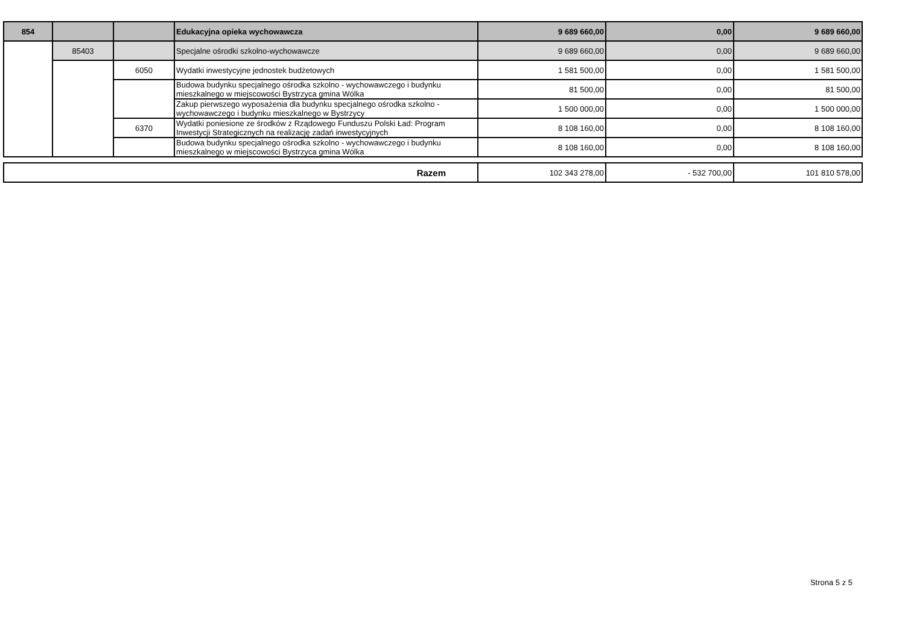| 854 | | | Edukacyjna opieka wychowawcza | 9 689 660,00 | 0,00 | 9 689 660,00 |
| | 85403 | | Specjalne ośrodki szkolno-wychowawcze | 9 689 660,00 | 0,00 | 9 689 660,00 |
| | | 6050 | Wydatki inwestycyjne jednostek budżetowych | 1 581 500,00 | 0,00 | 1 581 500,00 |
| | | | Budowa budynku specjalnego ośrodka szkolno - wychowawczego i budynku mieszkalnego w miejscowości Bystrzyca gmina Wólka | 81 500,00 | 0,00 | 81 500,00 |
| | | | Zakup pierwszego wyposażenia dla budynku specjalnego ośrodka szkolno -wychowawczego i budynku mieszkalnego w Bystrzycy | 1 500 000,00 | 0,00 | 1 500 000,00 |
| | | 6370 | Wydatki poniesione ze środków z Rządowego Funduszu Polski Ład: Program Inwestycji Strategicznych na realizację zadań inwestycyjnych | 8 108 160,00 | 0,00 | 8 108 160,00 |
| | | | Budowa budynku specjalnego ośrodka szkolno - wychowawczego i budynku mieszkalnego w miejscowości Bystrzyca gmina Wólka | 8 108 160,00 | 0,00 | 8 108 160,00 |
| Razem | 102 343 278,00 | - 532 700,00 | 101 810 578,00 |
Strona 5 z 5